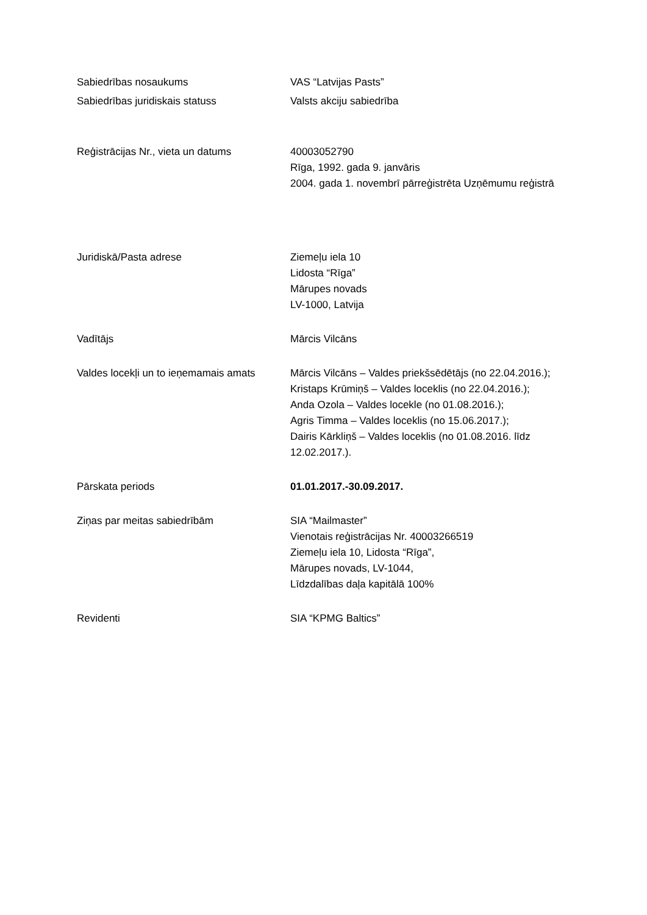| Sabiedrības nosaukums | VAS “Latvijas Pasts” |
| Sabiedrības juridiskais statuss | Valsts akciju sabiedrība |
| Reģistrācijas Nr., vieta un datums | 40003052790 Rīga, 1992. gada 9. janvāris 2004. gada 1. novembrī pārreģistrēta Uzņēmumu reģistrā |
| Juridiskā/Pasta adrese | Ziemeļu iela 10 Lidosta “Rīga” Mārupes novads LV-1000, Latvija |
| Vadītājs | Mārcis Vilcāns |
| Valdes locekļi un to ieņemamais amats | Mārcis Vilcāns – Valdes priekšsēdētājs (no 22.04.2016.); Kristaps Krūmiņš – Valdes loceklis (no 22.04.2016.); Anda Ozola – Valdes locekle (no 01.08.2016.); Agris Timma – Valdes loceklis (no 15.06.2017.); Dairis Kārkliņš – Valdes loceklis (no 01.08.2016. līdz 12.02.2017.). |
| Pārskata periods | 01.01.2017.-30.09.2017. |
| Ziņas par meitas sabiedrībām | SIA “Mailmaster” Vienotais reģistrācijas Nr. 40003266519 Ziemeļu iela 10, Lidosta “Rīga”, Mārupes novads, LV-1044, Līdzdalības daļa kapitālā 100% |
| Revidenti | SIA “KPMG Baltics” |